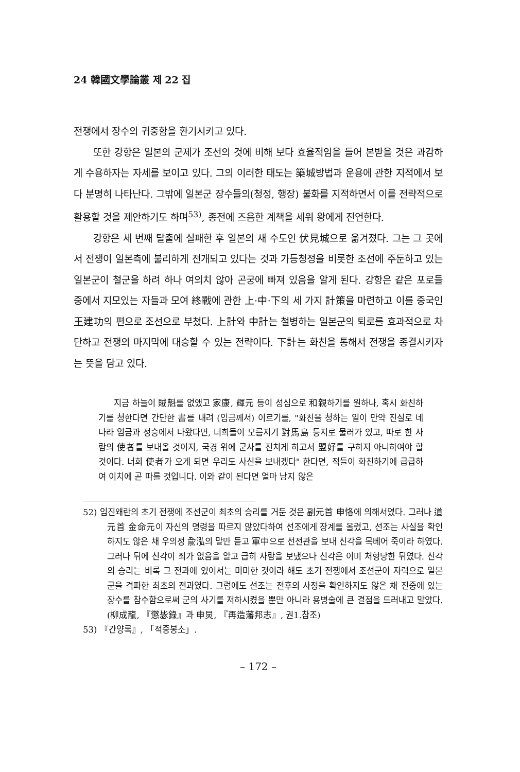24 韓國文學論叢 제 22 집
전쟁에서 장수의 귀중함을 환기시키고 있다.
또한 강항은 일본의 군제가 조선의 것에 비해 보다 효율적임을 들어 본받을 것은 과감하게 수용하자는 자세를 보이고 있다. 그의 이러한 태도는 築城방법과 운용에 관한 지적에서 보다 분명히 나타난다. 그밖에 일본군 장수들의(청정, 행장) 불화를 지적하면서 이를 전략적으로 활용할 것을 제안하기도 하며<sup>53)</sup>, 종전에 즈음한 계책을 세워 왕에게 진언한다.
강항은 세 번째 탈출에 실패한 후 일본의 새 수도인 伏見城으로 옮겨졌다. 그는 그 곳에서 전쟁이 일본측에 불리하게 전개되고 있다는 것과 가등청정을 비롯한 조선에 주둔하고 있는 일본군이 철군을 하려 하나 여의치 않아 곤궁에 빠져 있음을 알게 된다. 강항은 같은 포로들 중에서 지모있는 자들과 모여 終戰에 관한 上·中·下의 세 가지 計策을 마련하고 이를 중국인 王建功의 편으로 조선으로 부쳤다. 上計와 中計는 철병하는 일본군의 퇴로를 효과적으로 차단하고 전쟁의 마지막에 대승할 수 있는 전략이다. 下計는 화친을 통해서 전쟁을 종결시키자는 뜻을 담고 있다.
지금 하늘이 賊魁를 없앴고 家康, 輝元 등이 성심으로 和親하기를 원하나, 혹시 화친하기를 청한다면 간단한 書를 내려 (임금께서) 이르기를, "화친을 청하는 일이 만약 진실로 네 나라 임금과 정승에서 나왔다면, 너희들이 모름지기 對馬島 등지로 물러가 있고, 따로 한 사람의 使者를 보내올 것이지, 국경 위에 군사를 진치게 하고서 盟好를 구하지 아니하여야 할 것이다. 너희 使者가 오게 되면 우리도 사신을 보내겠다" 한다면, 적들이 화친하기에 급급하여 이치에 곧 따를 것입니다. 이와 같이 된다면 얼마 남지 않은
52) 임진왜란의 초기 전쟁에 조선군이 최초의 승리를 거둔 것은 副元首 申恪에 의해서였다. 그러나 道元首 金命元이 자신의 명령을 따르지 않았다하여 선조에게 장계를 올렸고, 선조는 사실을 확인하지도 않은 채 우의정 兪泓의 말만 듣고 軍中으로 선전관을 보내 신각을 목베어 죽이라 하였다. 그러나 뒤에 신각이 죄가 없음을 알고 급히 사람을 보냈으나 신각은 이미 처형당한 뒤였다. 신각의 승리는 비록 그 전과에 있어서는 미미한 것이라 해도 초기 전쟁에서 조선군이 자력으로 일본군을 격파한 최초의 전과였다. 그럼에도 선조는 전후의 사정을 확인하지도 않은 채 진중에 있는 장수를 참수함으로써 군의 사기를 저하시켰을 뿐만 아니라 용병술에 큰 결점을 드러내고 말았다.(柳成龍, 『懲毖錄』과 申炅, 『再造藩邦志』, 권1.참조)
53) 『간양록』, 「적중봉소」.
– 172 –